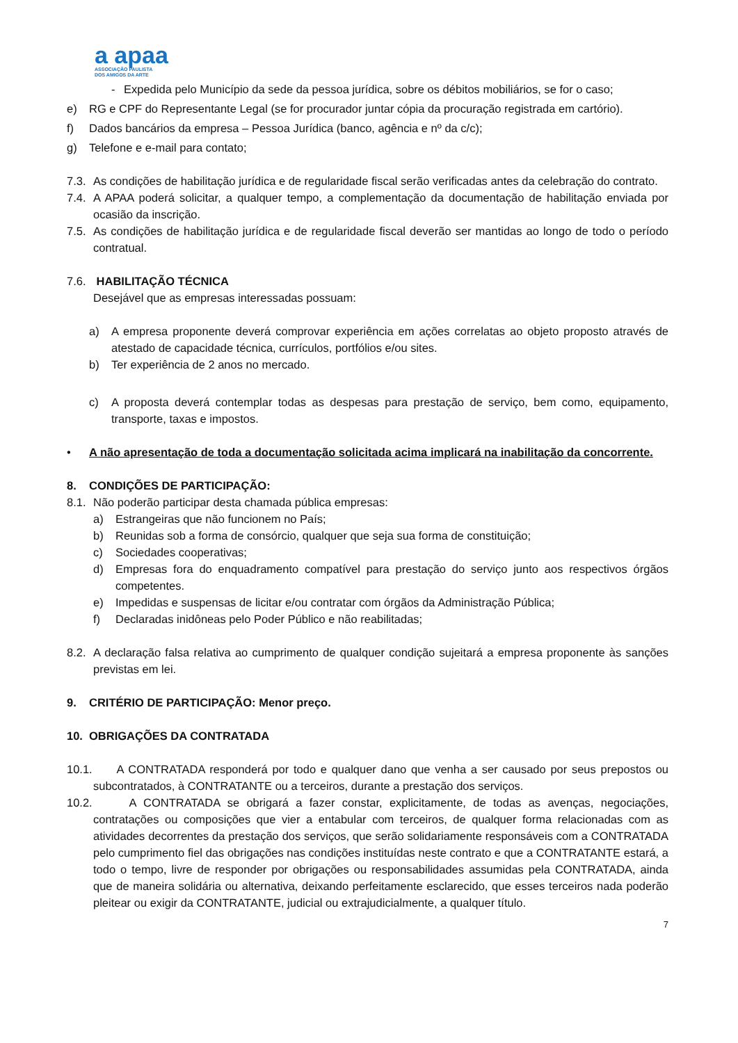a apaa
ASSOCIAÇÃO PAULISTA
DOS AMIGOS DA ARTE
- Expedida pelo Município da sede da pessoa jurídica, sobre os débitos mobiliários, se for o caso;
e) RG e CPF do Representante Legal (se for procurador juntar cópia da procuração registrada em cartório).
f) Dados bancários da empresa – Pessoa Jurídica (banco, agência e nº da c/c);
g) Telefone e e-mail para contato;
7.3. As condições de habilitação jurídica e de regularidade fiscal serão verificadas antes da celebração do contrato.
7.4. A APAA poderá solicitar, a qualquer tempo, a complementação da documentação de habilitação enviada por ocasião da inscrição.
7.5. As condições de habilitação jurídica e de regularidade fiscal deverão ser mantidas ao longo de todo o período contratual.
7.6. HABILITAÇÃO TÉCNICA
Desejável que as empresas interessadas possuam:
a) A empresa proponente deverá comprovar experiência em ações correlatas ao objeto proposto através de atestado de capacidade técnica, currículos, portfólios e/ou sites.
b) Ter experiência de 2 anos no mercado.
c) A proposta deverá contemplar todas as despesas para prestação de serviço, bem como, equipamento, transporte, taxas e impostos.
• A não apresentação de toda a documentação solicitada acima implicará na inabilitação da concorrente.
8. CONDIÇÕES DE PARTICIPAÇÃO:
8.1. Não poderão participar desta chamada pública empresas:
a) Estrangeiras que não funcionem no País;
b) Reunidas sob a forma de consórcio, qualquer que seja sua forma de constituição;
c) Sociedades cooperativas;
d) Empresas fora do enquadramento compatível para prestação do serviço junto aos respectivos órgãos competentes.
e) Impedidas e suspensas de licitar e/ou contratar com órgãos da Administração Pública;
f) Declaradas inidôneas pelo Poder Público e não reabilitadas;
8.2. A declaração falsa relativa ao cumprimento de qualquer condição sujeitará a empresa proponente às sanções previstas em lei.
9. CRITÉRIO DE PARTICIPAÇÃO: Menor preço.
10. OBRIGAÇÕES DA CONTRATADA
10.1. A CONTRATADA responderá por todo e qualquer dano que venha a ser causado por seus prepostos ou subcontratados, à CONTRATANTE ou a terceiros, durante a prestação dos serviços.
10.2. A CONTRATADA se obrigará a fazer constar, explicitamente, de todas as avenças, negociações, contratações ou composições que vier a entabular com terceiros, de qualquer forma relacionadas com as atividades decorrentes da prestação dos serviços, que serão solidariamente responsáveis com a CONTRATADA pelo cumprimento fiel das obrigações nas condições instituídas neste contrato e que a CONTRATANTE estará, a todo o tempo, livre de responder por obrigações ou responsabilidades assumidas pela CONTRATADA, ainda que de maneira solidária ou alternativa, deixando perfeitamente esclarecido, que esses terceiros nada poderão pleitear ou exigir da CONTRATANTE, judicial ou extrajudicialmente, a qualquer título.
7